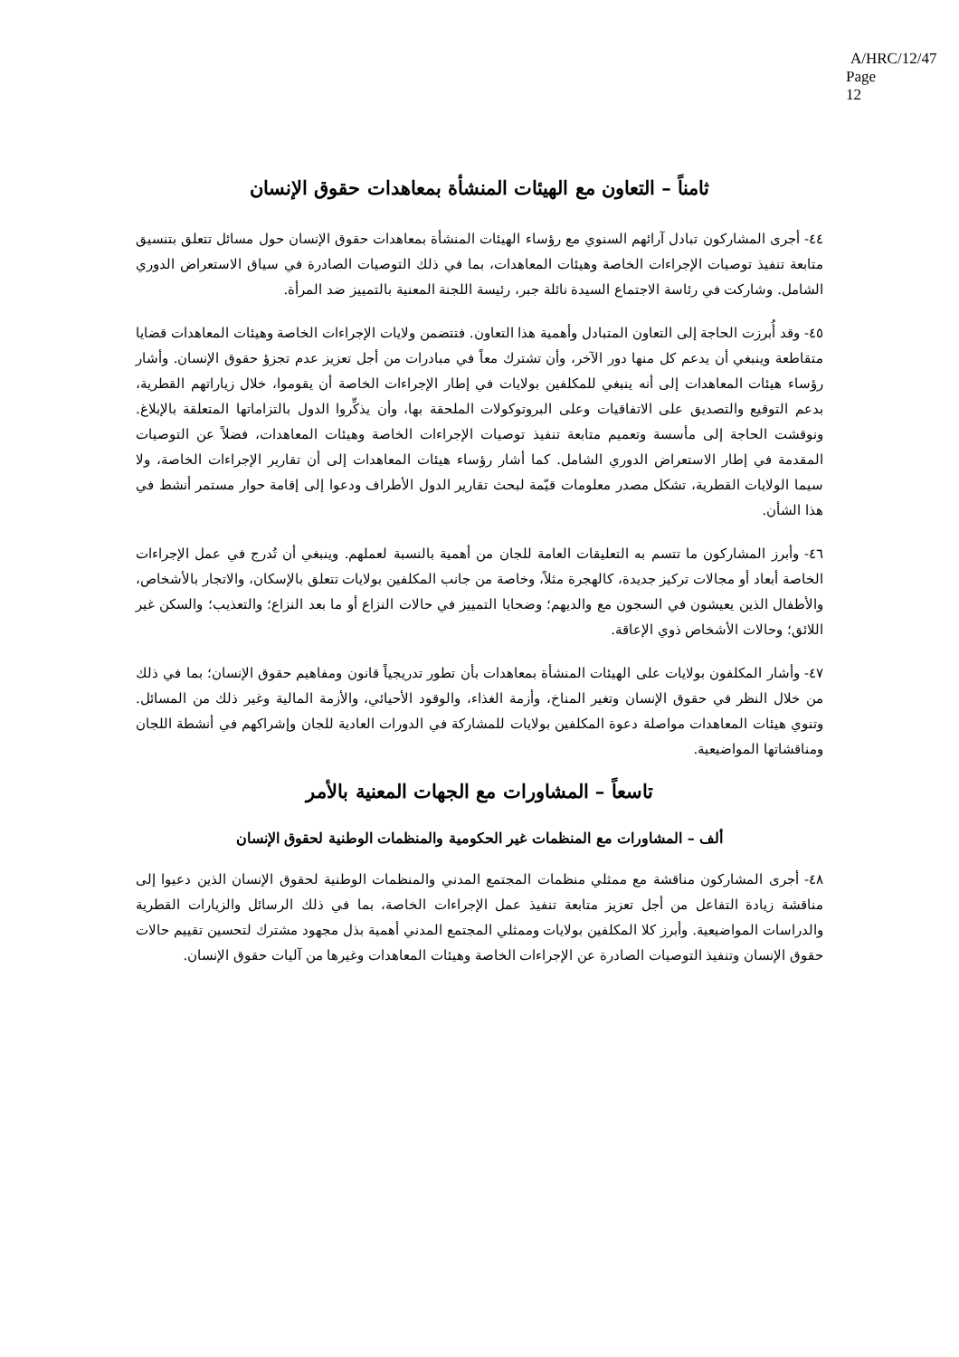A/HRC/12/47
Page 12
ثامناً – التعاون مع الهيئات المنشأة بمعاهدات حقوق الإنسان
٤٤- أجرى المشاركون تبادل آرائهم السنوي مع رؤساء الهيئات المنشأة بمعاهدات حقوق الإنسان حول مسائل تتعلق بتنسيق متابعة تنفيذ توصيات الإجراءات الخاصة وهيئات المعاهدات، بما في ذلك التوصيات الصادرة في سياق الاستعراض الدوري الشامل. وشاركت في رئاسة الاجتماع السيدة نائلة جبر، رئيسة اللجنة المعنية بالتمييز ضد المرأة.
٤٥- وقد أُبرزت الحاجة إلى التعاون المتبادل وأهمية هذا التعاون. فتتضمن ولايات الإجراءات الخاصة وهيئات المعاهدات قضايا متقاطعة وينبغي أن يدعم كل منها دور الآخر، وأن تشترك معاً في مبادرات من أجل تعزيز عدم تجزؤ حقوق الإنسان. وأشار رؤساء هيئات المعاهدات إلى أنه ينبغي للمكلفين بولايات في إطار الإجراءات الخاصة أن يقوموا، خلال زياراتهم القطرية، بدعم التوقيع والتصديق على الاتفاقيات وعلى البروتوكولات الملحقة بها، وأن يذكِّروا الدول بالتزاماتها المتعلقة بالإبلاغ. ونوقشت الحاجة إلى مأسسة وتعميم متابعة تنفيذ توصيات الإجراءات الخاصة وهيئات المعاهدات، فضلاً عن التوصيات المقدمة في إطار الاستعراض الدوري الشامل. كما أشار رؤساء هيئات المعاهدات إلى أن تقارير الإجراءات الخاصة، ولا سيما الولايات القطرية، تشكل مصدر معلومات قيّمة لبحث تقارير الدول الأطراف ودعوا إلى إقامة حوار مستمر أنشط في هذا الشأن.
٤٦- وأبرز المشاركون ما تتسم به التعليقات العامة للجان من أهمية بالنسبة لعملهم. وينبغي أن تُدرج في عمل الإجراءات الخاصة أبعاد أو مجالات تركيز جديدة، كالهجرة مثلاً، وخاصة من جانب المكلفين بولايات تتعلق بالإسكان، والاتجار بالأشخاص، والأطفال الذين يعيشون في السجون مع والديهم؛ وضحايا التمييز في حالات النزاع أو ما بعد النزاع؛ والتعذيب؛ والسكن غير اللائق؛ وحالات الأشخاص ذوي الإعاقة.
٤٧- وأشار المكلفون بولايات على الهيئات المنشأة بمعاهدات بأن تطور تدريجياً قانون ومفاهيم حقوق الإنسان؛ بما في ذلك من خلال النظر في حقوق الإنسان وتغير المناخ، وأزمة الغذاء، والوقود الأحيائي، والأزمة المالية وغير ذلك من المسائل. وتنوي هيئات المعاهدات مواصلة دعوة المكلفين بولايات للمشاركة في الدورات العادية للجان وإشراكهم في أنشطة اللجان ومناقشاتها المواضيعية.
تاسعاً – المشاورات مع الجهات المعنية بالأمر
ألف – المشاورات مع المنظمات غير الحكومية والمنظمات الوطنية لحقوق الإنسان
٤٨- أجرى المشاركون مناقشة مع ممثلي منظمات المجتمع المدني والمنظمات الوطنية لحقوق الإنسان الذين دعيوا إلى مناقشة زيادة التفاعل من أجل تعزيز متابعة تنفيذ عمل الإجراءات الخاصة، بما في ذلك الرسائل والزيارات القطرية والدراسات المواضيعية. وأبرز كلا المكلفين بولايات وممثلي المجتمع المدني أهمية بذل مجهود مشترك لتحسين تقييم حالات حقوق الإنسان وتنفيذ التوصيات الصادرة عن الإجراءات الخاصة وهيئات المعاهدات وغيرها من آليات حقوق الإنسان.